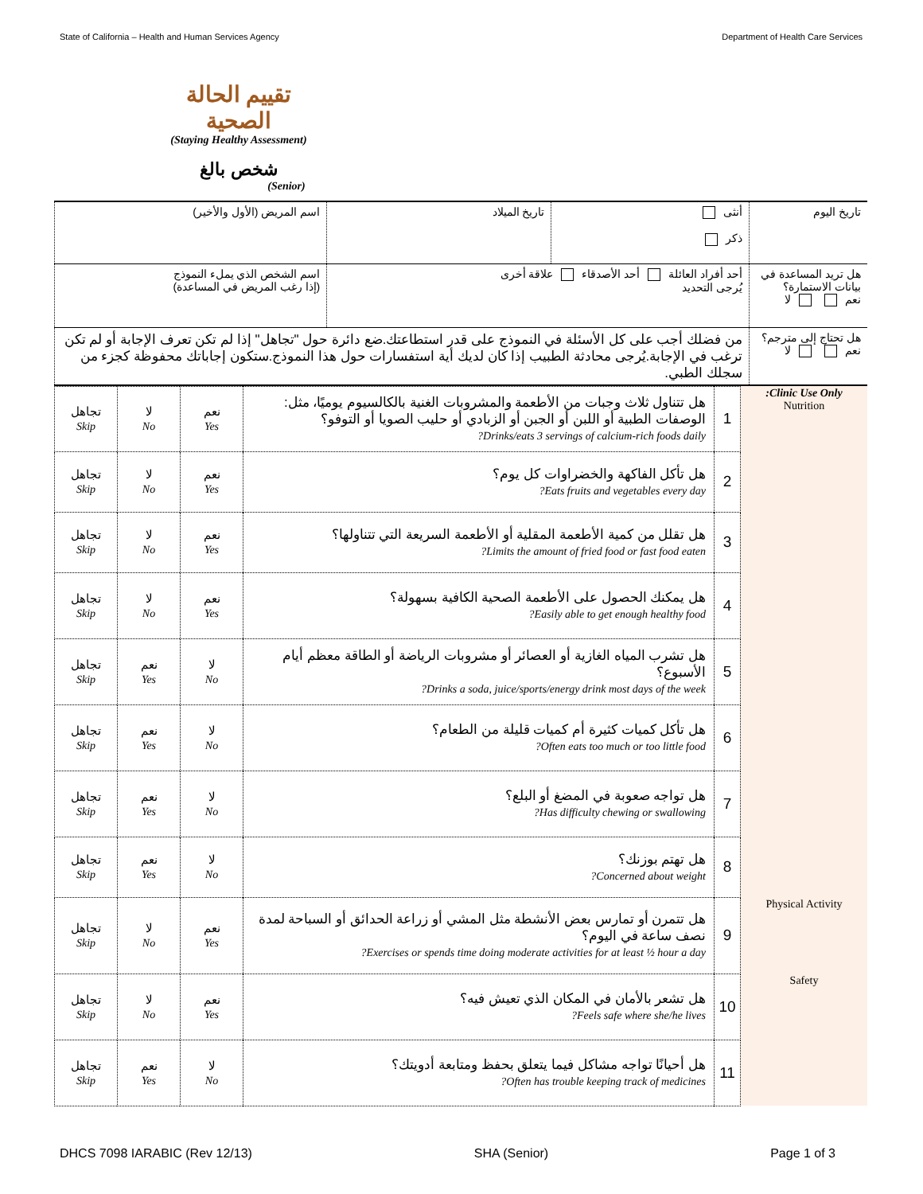State of California – Health and Human Services Agency Department of Health Care Services
تقييم الحالة الصحية
(Staying Healthy Assessment)
شخص بالغ
(Senior)
| تاريخ اليوم | أنثى ذكر | تاريخ الميلاد | اسم المريض (الأول والأخير) |
| هل تريد المساعدة في بيانات الاستمارة؟ نعم لا | أحد أفراد العائلة أحد الأصدقاء علاقة أخرى يُرجى التحديد | | اسم الشخص الذي يملء النموذج (إذا رغب المريض في المساعدة) |
| هل تحتاج إلى مترجم؟ نعم لا | من فضلك أجب على كل الأسئلة في النموذج على قدر استطاعتك.ضع دائرة حول "تجاهل" إذا لم تكن تعرف الإجابة أو لم تكن ترغب في الإجابة.يُرجى محادثة الطبيب إذا كان لديك أية استفسارات حول هذا النموذج.ستكون إجاباتك محفوظة كجزء من سجلك الطبي. | | |
| Clinic Use Only: Nutrition | 1 | هل تتناول ثلاث وجبات من الأطعمة والمشروبات الغنية بالكالسيوم يوميًا، مثل: الوصفات الطبية أو اللبن أو الجبن أو الزبادي أو حليب الصويا أو التوفو؟ Drinks/eats 3 servings of calcium-rich foods daily? | نعم Yes | لا No | تجاهل Skip |
| | 2 | هل تأكل الفاكهة والخضراوات كل يوم؟ Eats fruits and vegetables every day? | نعم Yes | لا No | تجاهل Skip |
| | 3 | هل تقلل من كمية الأطعمة المقلية أو الأطعمة السريعة التي تتناولها؟ Limits the amount of fried food or fast food eaten? | نعم Yes | لا No | تجاهل Skip |
| | 4 | هل يمكنك الحصول على الأطعمة الصحية الكافية بسهولة؟ Easily able to get enough healthy food? | نعم Yes | لا No | تجاهل Skip |
| | 5 | هل تشرب المياه الغازية أو العصائر أو مشروبات الرياضة أو الطاقة معظم أيام الأسبوع؟ Drinks a soda, juice/sports/energy drink most days of the week? | لا No | نعم Yes | تجاهل Skip |
| | 6 | هل تأكل كميات كثيرة أم كميات قليلة من الطعام؟ Often eats too much or too little food? | لا No | نعم Yes | تجاهل Skip |
| | 7 | هل تواجه صعوبة في المضغ أو البلع؟ Has difficulty chewing or swallowing? | لا No | نعم Yes | تجاهل Skip |
| | 8 | هل تهتم بوزنك؟ Concerned about weight? | لا No | نعم Yes | تجاهل Skip |
| Physical Activity | 9 | هل تتمرن أو تمارس بعض الأنشطة مثل المشي أو زراعة الحدائق أو السباحة لمدة نصف ساعة في اليوم؟ Exercises or spends time doing moderate activities for at least ½ hour a day? | نعم Yes | لا No | تجاهل Skip |
| Safety | 10 | هل تشعر بالأمان في المكان الذي تعيش فيه؟ Feels safe where she/he lives? | نعم Yes | لا No | تجاهل Skip |
| | 11 | هل أحيانًا تواجه مشاكل فيما يتعلق بحفظ ومتابعة أدويتك؟ Often has trouble keeping track of medicines? | لا No | نعم Yes | تجاهل Skip |
DHCS 7098 IARABIC (Rev 12/13) SHA (Senior) Page 1 of 3